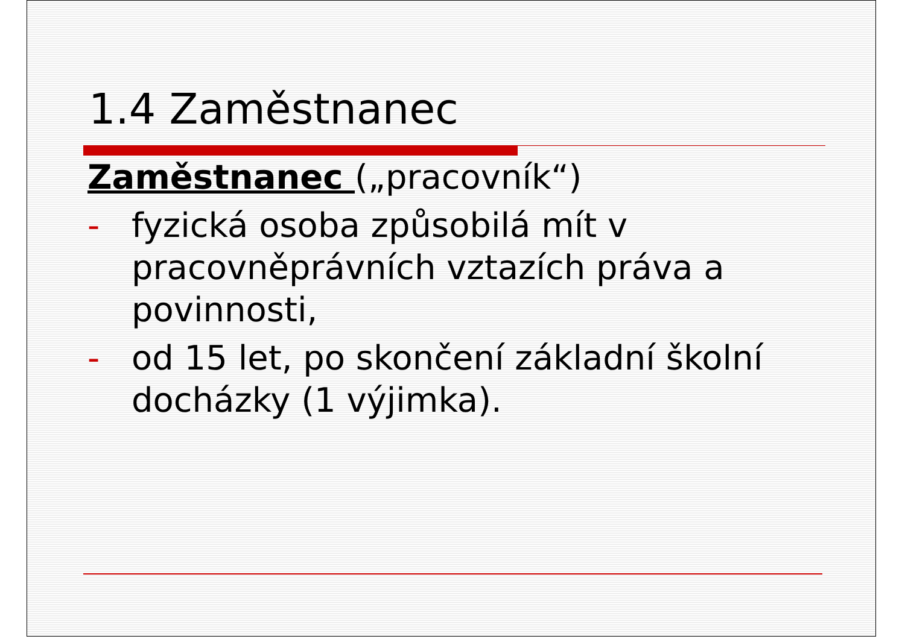1.4 Zaměstnanec
Zaměstnanec („pracovník“)
- fyzická osoba způsobilá mít v pracovněprávních vztazích práva a povinnosti,
- od 15 let, po skončení základní školní docházky (1 výjimka).